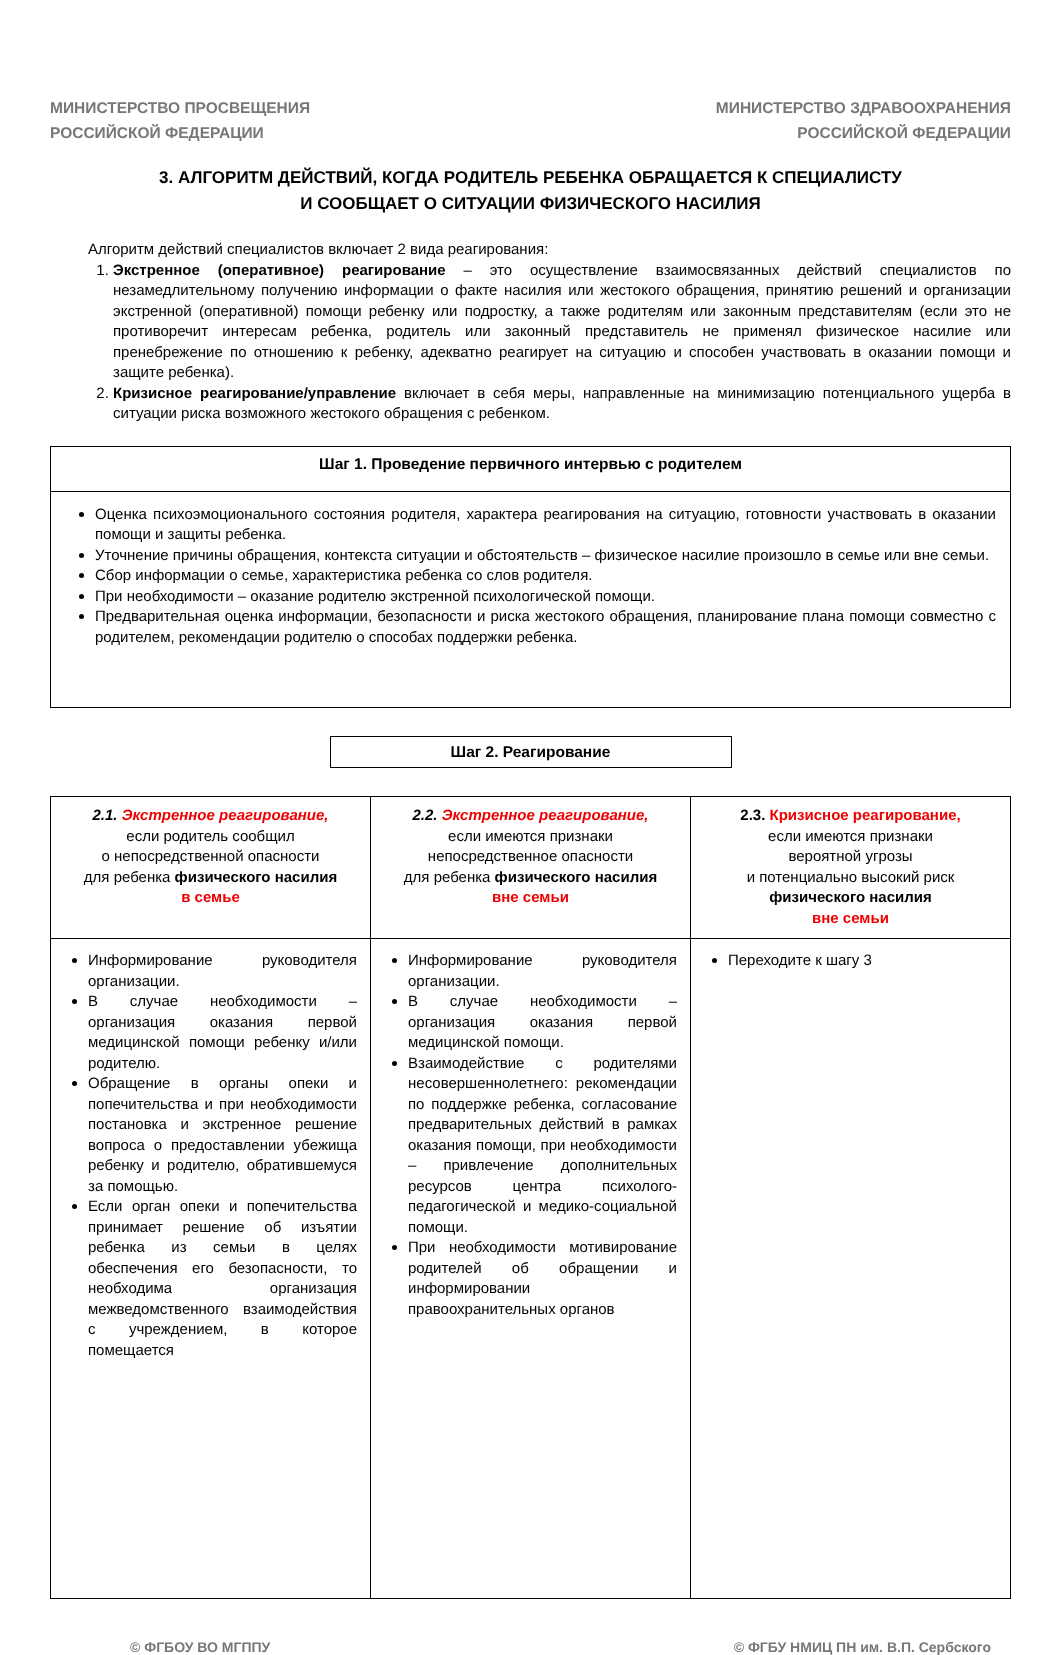МИНИСТЕРСТВО ПРОСВЕЩЕНИЯ
РОССИЙСКОЙ ФЕДЕРАЦИИ
МИНИСТЕРСТВО ЗДРАВООХРАНЕНИЯ
РОССИЙСКОЙ ФЕДЕРАЦИИ
3. АЛГОРИТМ ДЕЙСТВИЙ, КОГДА РОДИТЕЛЬ РЕБЕНКА ОБРАЩАЕТСЯ К СПЕЦИАЛИСТУ
И СООБЩАЕТ О СИТУАЦИИ ФИЗИЧЕСКОГО НАСИЛИЯ
Алгоритм действий специалистов включает 2 вида реагирования:
1. Экстренное (оперативное) реагирование – это осуществление взаимосвязанных действий специалистов по незамедлительному получению информации о факте насилия или жестокого обращения, принятию решений и организации экстренной (оперативной) помощи ребенку или подростку, а также родителям или законным представителям (если это не противоречит интересам ребенка, родитель или законный представитель не применял физическое насилие или пренебрежение по отношению к ребенку, адекватно реагирует на ситуацию и способен участвовать в оказании помощи и защите ребенка).
2. Кризисное реагирование/управление включает в себя меры, направленные на минимизацию потенциального ущерба в ситуации риска возможного жестокого обращения с ребенком.
Шаг 1. Проведение первичного интервью с родителем
Оценка психоэмоционального состояния родителя, характера реагирования на ситуацию, готовности участвовать в оказании помощи и защиты ребенка.
Уточнение причины обращения, контекста ситуации и обстоятельств – физическое насилие произошло в семье или вне семьи.
Сбор информации о семье, характеристика ребенка со слов родителя.
При необходимости – оказание родителю экстренной психологической помощи.
Предварительная оценка информации, безопасности и риска жестокого обращения, планирование плана помощи совместно с родителем, рекомендации родителю о способах поддержки ребенка.
Шаг 2. Реагирование
| 2.1. Экстренное реагирование, если родитель сообщил о непосредственной опасности для ребенка физического насилия в семье | 2.2. Экстренное реагирование, если имеются признаки непосредственное опасности для ребенка физического насилия вне семьи | 2.3. Кризисное реагирование, если имеются признаки вероятной угрозы и потенциально высокий риск физического насилия вне семьи |
| Информирование руководителя организации. В случае необходимости – организация оказания первой медицинской помощи ребенку и/или родителю. Обращение в органы опеки и попечительства и при необходимости постановка и экстренное решение вопроса о предоставлении убежища ребенку и родителю, обратившемуся за помощью. Если орган опеки и попечительства принимает решение об изъятии ребенка из семьи в целях обеспечения его безопасности, то необходима организация межведомственного взаимодействия с учреждением, в которое помещается | Информирование руководителя организации. В случае необходимости – организация оказания первой медицинской помощи. Взаимодействие с родителями несовершеннолетнего: рекомендации по поддержке ребенка, согласование предварительных действий в рамках оказания помощи, при необходимости – привлечение дополнительных ресурсов центра психолого-педагогической и медико-социальной помощи. При необходимости мотивирование родителей об обращении и информировании правоохранительных органов | Переходите к шагу 3 |
© ФГБОУ ВО МГППУ © ФГБУ НМИЦ ПН им. В.П. Сербского